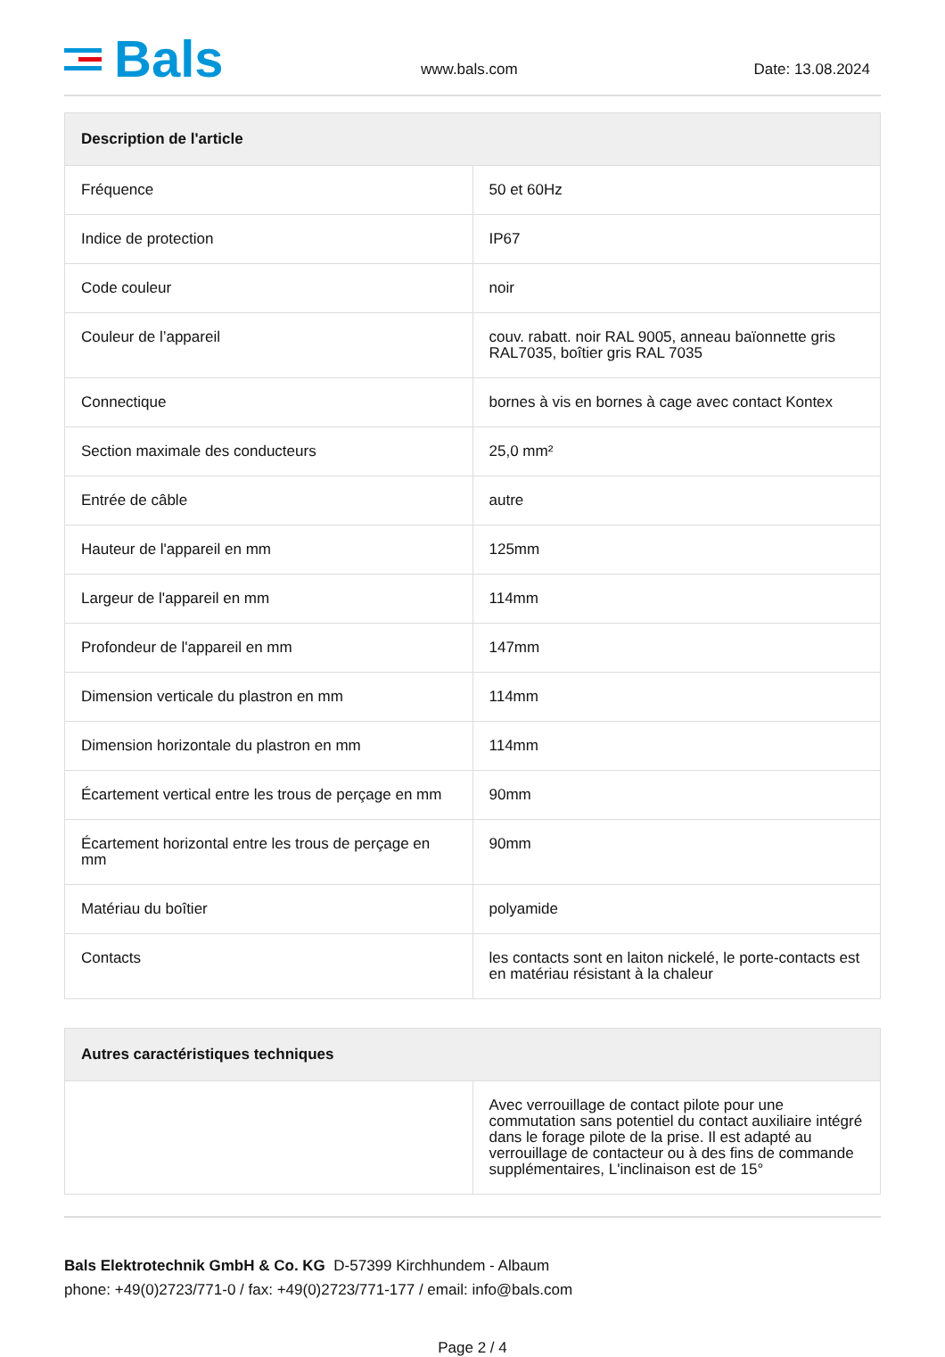Bals
www.bals.com
Date: 13.08.2024
| Description de l'article | |
| --- | --- |
| Fréquence | 50 et 60Hz |
| Indice de protection | IP67 |
| Code couleur | noir |
| Couleur de l’appareil | couv. rabatt. noir RAL 9005, anneau baïonnette gris RAL7035, boîtier gris RAL 7035 |
| Connectique | bornes à vis en bornes à cage avec contact Kontex |
| Section maximale des conducteurs | 25,0 mm² |
| Entrée de câble | autre |
| Hauteur de l'appareil en mm | 125mm |
| Largeur de l'appareil en mm | 114mm |
| Profondeur de l'appareil en mm | 147mm |
| Dimension verticale du plastron en mm | 114mm |
| Dimension horizontale du plastron en mm | 114mm |
| Écartement vertical entre les trous de perçage en mm | 90mm |
| Écartement horizontal entre les trous de perçage en mm | 90mm |
| Matériau du boîtier | polyamide |
| Contacts | les contacts sont en laiton nickelé, le porte-contacts est en matériau résistant à la chaleur |
| Autres caractéristiques techniques | |
| --- | --- |
| | Avec verrouillage de contact pilote pour une commutation sans potentiel du contact auxiliaire intégré dans le forage pilote de la prise. Il est adapté au verrouillage de contacteur ou à des fins de commande supplémentaires, L'inclinaison est de 15° |
Bals Elektrotechnik GmbH & Co. KG D-57399 Kirchhundem - Albaum
phone: +49(0)2723/771-0 / fax: +49(0)2723/771-177 / email: info@bals.com
Page 2 / 4